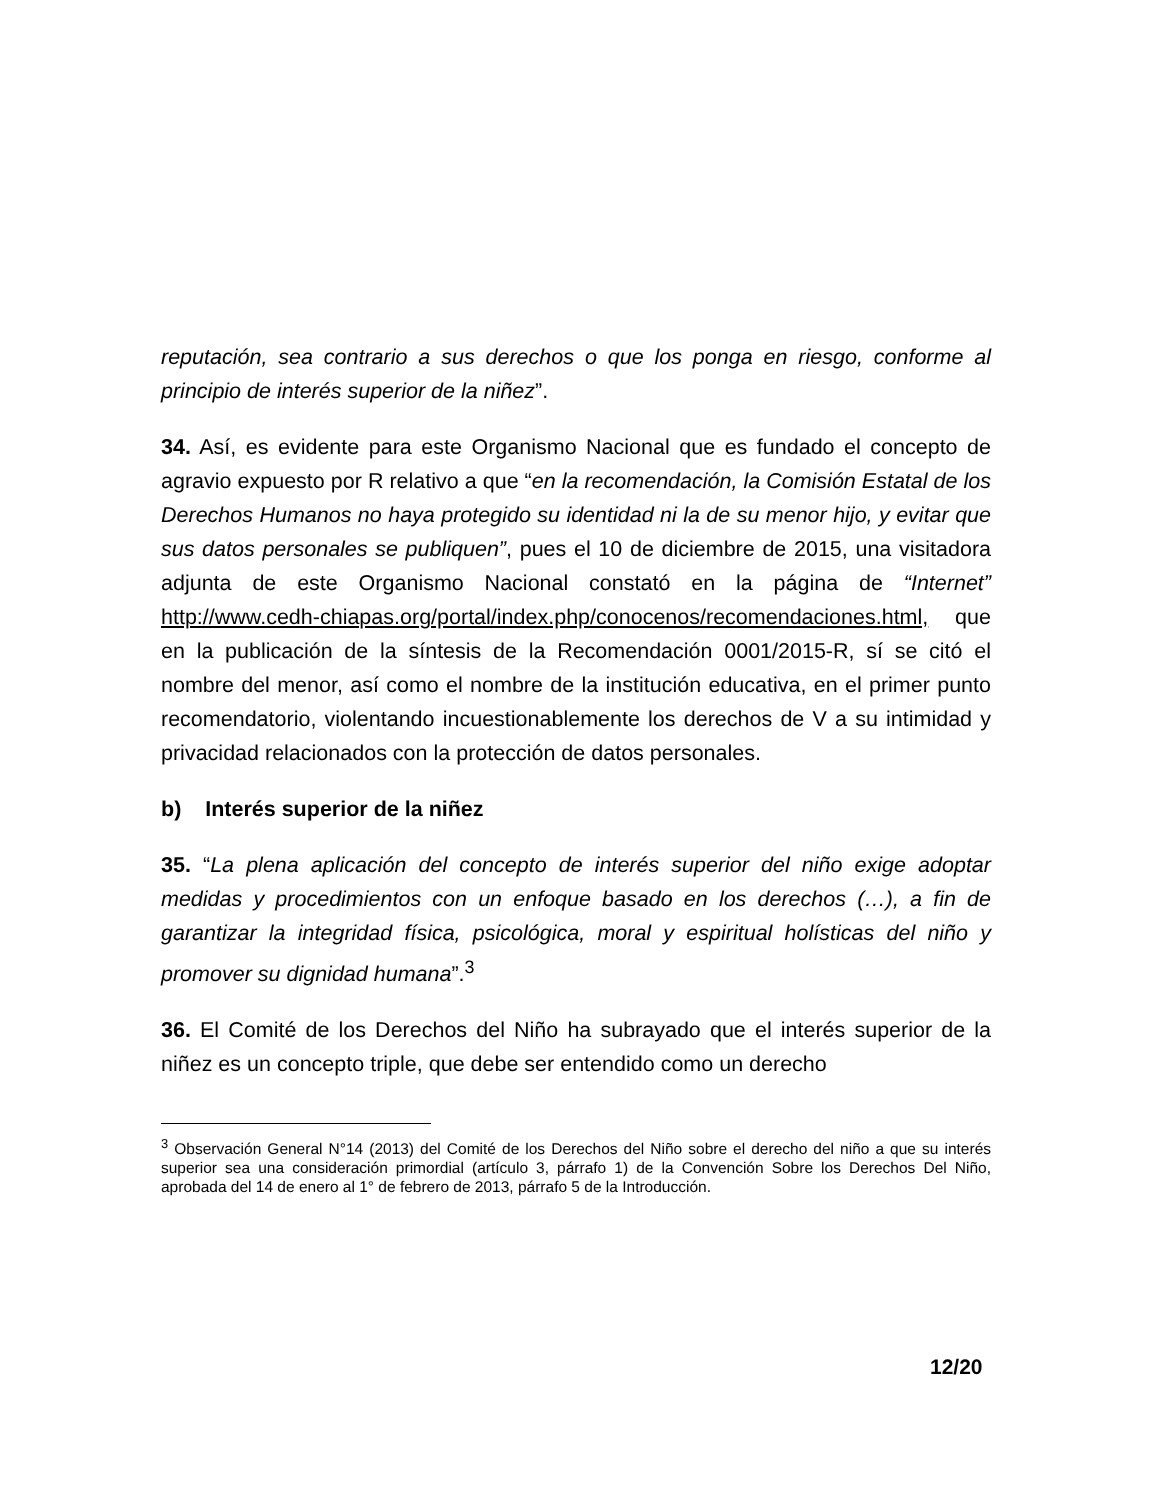reputación, sea contrario a sus derechos o que los ponga en riesgo, conforme al principio de interés superior de la niñez”.
34. Así, es evidente para este Organismo Nacional que es fundado el concepto de agravio expuesto por R relativo a que “en la recomendación, la Comisión Estatal de los Derechos Humanos no haya protegido su identidad ni la de su menor hijo, y evitar que sus datos personales se publiquen”, pues el 10 de diciembre de 2015, una visitadora adjunta de este Organismo Nacional constató en la página de “Internet” http://www.cedh-chiapas.org/portal/index.php/conocenos/recomendaciones.html, que en la publicación de la síntesis de la Recomendación 0001/2015-R, sí se citó el nombre del menor, así como el nombre de la institución educativa, en el primer punto recomendatorio, violentando incuestionablemente los derechos de V a su intimidad y privacidad relacionados con la protección de datos personales.
b) Interés superior de la niñez
35. “La plena aplicación del concepto de interés superior del niño exige adoptar medidas y procedimientos con un enfoque basado en los derechos (…), a fin de garantizar la integridad física, psicológica, moral y espiritual holísticas del niño y promover su dignidad humana”.<sup>3</sup>
36. El Comité de los Derechos del Niño ha subrayado que el interés superior de la niñez es un concepto triple, que debe ser entendido como un derecho
<sup>3</sup> Observación General N°14 (2013) del Comité de los Derechos del Niño sobre el derecho del niño a que su interés superior sea una consideración primordial (artículo 3, párrafo 1) de la Convención Sobre los Derechos Del Niño, aprobada del 14 de enero al 1° de febrero de 2013, párrafo 5 de la Introducción.
12/20